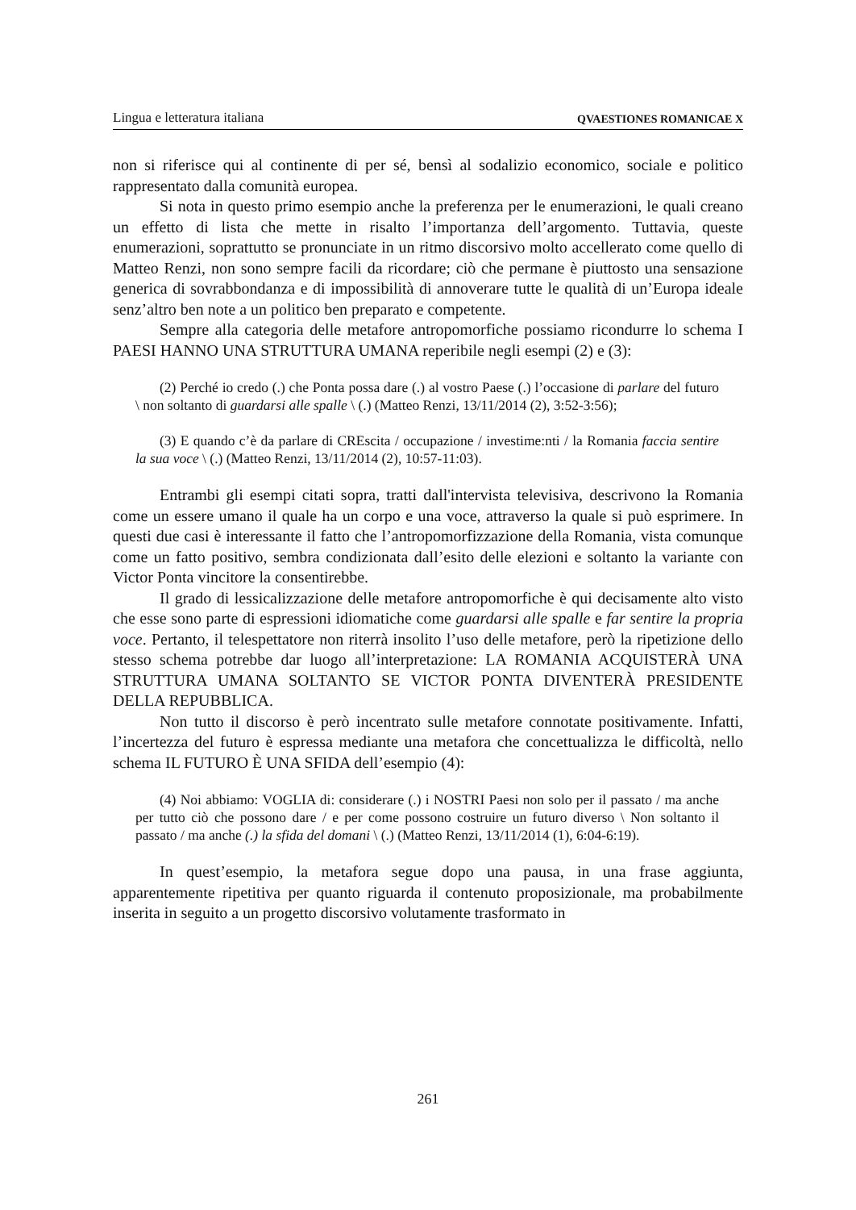Lingua e letteratura italiana QVAESTIONES ROMANICAE X
non si riferisce qui al continente di per sé, bensì al sodalizio economico, sociale e politico rappresentato dalla comunità europea.
Si nota in questo primo esempio anche la preferenza per le enumerazioni, le quali creano un effetto di lista che mette in risalto l’importanza dell’argomento. Tuttavia, queste enumerazioni, soprattutto se pronunciate in un ritmo discorsivo molto accellerato come quello di Matteo Renzi, non sono sempre facili da ricordare; ciò che permane è piuttosto una sensazione generica di sovrabbondanza e di impossibilità di annoverare tutte le qualità di un’Europa ideale senz’altro ben note a un politico ben preparato e competente.
Sempre alla categoria delle metafore antropomorfiche possiamo ricondurre lo schema I PAESI HANNO UNA STRUTTURA UMANA reperibile negli esempi (2) e (3):
(2) Perché io credo (.) che Ponta possa dare (.) al vostro Paese (.) l’occasione di parlare del futuro \ non soltanto di guardarsi alle spalle \ (.) (Matteo Renzi, 13/11/2014 (2), 3:52-3:56);
(3) E quando c’è da parlare di CREscita / occupazione / investime:nti / la Romania faccia sentire la sua voce \ (.) (Matteo Renzi, 13/11/2014 (2), 10:57-11:03).
Entrambi gli esempi citati sopra, tratti dall'intervista televisiva, descrivono la Romania come un essere umano il quale ha un corpo e una voce, attraverso la quale si può esprimere. In questi due casi è interessante il fatto che l’antropomorfizzazione della Romania, vista comunque come un fatto positivo, sembra condizionata dall’esito delle elezioni e soltanto la variante con Victor Ponta vincitore la consentirebbe.
Il grado di lessicalizzazione delle metafore antropomorfiche è qui decisamente alto visto che esse sono parte di espressioni idiomatiche come guardarsi alle spalle e far sentire la propria voce. Pertanto, il telespettatore non riterrà insolito l’uso delle metafore, però la ripetizione dello stesso schema potrebbe dar luogo all’interpretazione: LA ROMANIA ACQUISTERÀ UNA STRUTTURA UMANA SOLTANTO SE VICTOR PONTA DIVENTERÀ PRESIDENTE DELLA REPUBBLICA.
Non tutto il discorso è però incentrato sulle metafore connotate positivamente. Infatti, l’incertezza del futuro è espressa mediante una metafora che concettualizza le difficoltà, nello schema IL FUTURO È UNA SFIDA dell’esempio (4):
(4) Noi abbiamo: VOGLIA di: considerare (.) i NOSTRI Paesi non solo per il passato / ma anche per tutto ciò che possono dare / e per come possono costruire un futuro diverso \ Non soltanto il passato / ma anche (.) la sfida del domani \ (.) (Matteo Renzi, 13/11/2014 (1), 6:04-6:19).
In quest’esempio, la metafora segue dopo una pausa, in una frase aggiunta, apparentemente ripetitiva per quanto riguarda il contenuto proposizionale, ma probabilmente inserita in seguito a un progetto discorsivo volutamente trasformato in
261